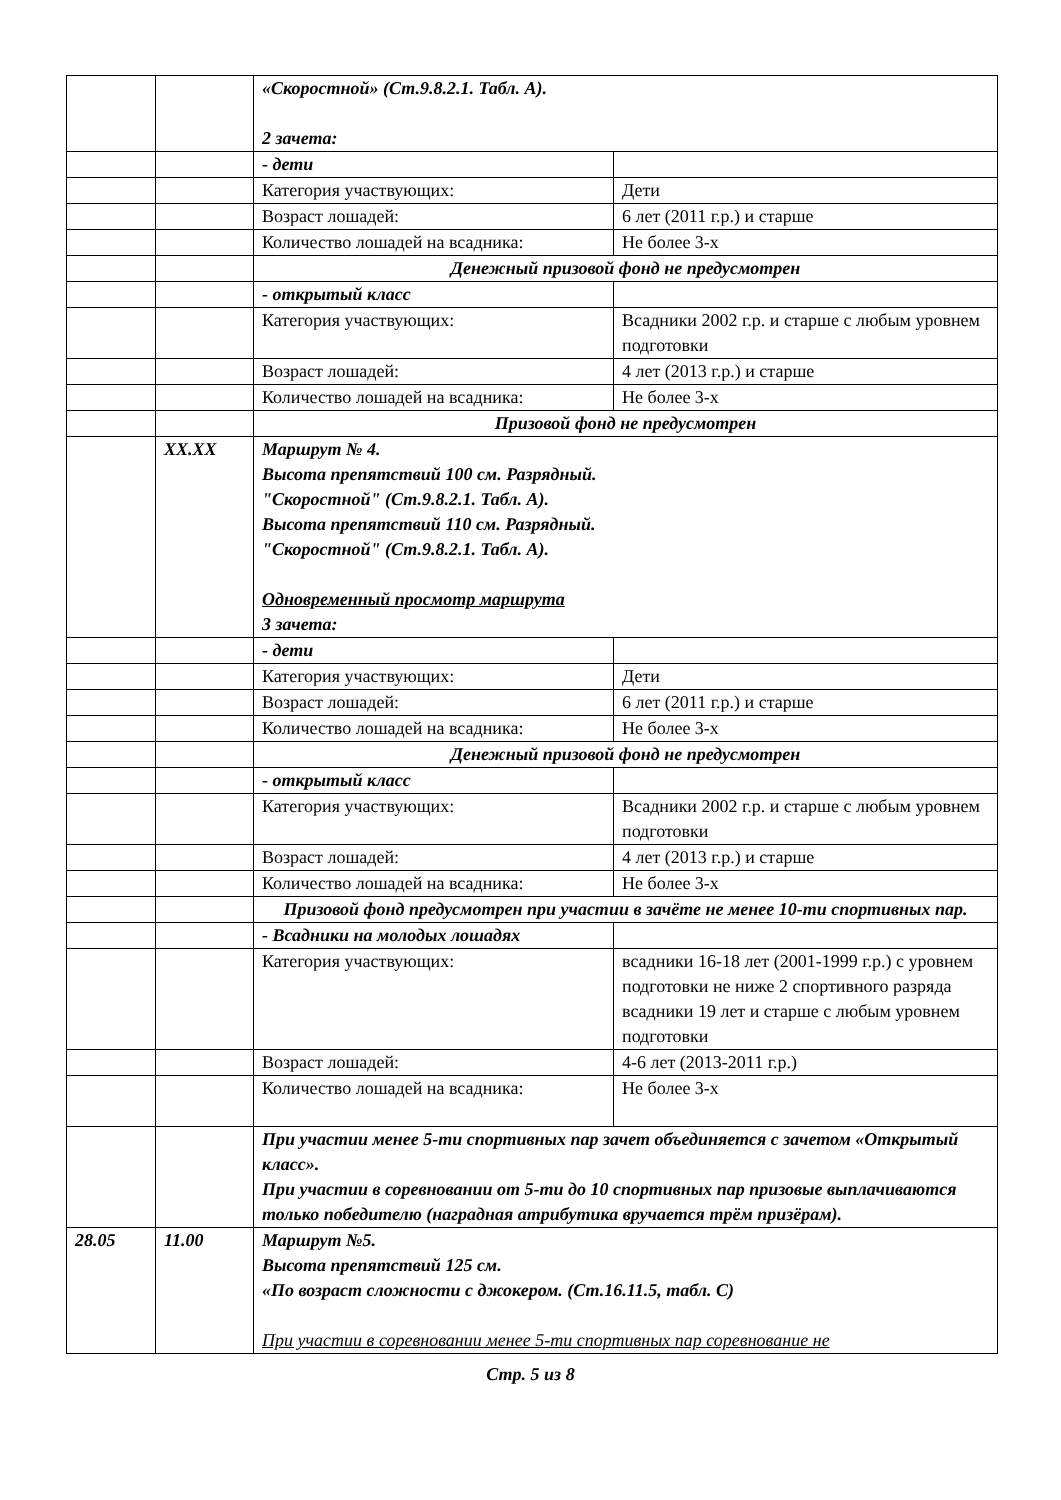| | | «Скоростной» (Ст.9.8.2.1. Табл. А). 2 зачета: | |
| | | - дети | |
| | | Категория участвующих: | Дети |
| | | Возраст лошадей: | 6 лет (2011 г.р.) и старше |
| | | Количество лошадей на всадника: | Не более 3-х |
| | | Денежный призовой фонд не предусмотрен | |
| | | - открытый класс | |
| | | Категория участвующих: | Всадники 2002 г.р. и старше с любым уровнем подготовки |
| | | Возраст лошадей: | 4 лет (2013 г.р.) и старше |
| | | Количество лошадей на всадника: | Не более 3-х |
| | | Призовой фонд не предусмотрен | |
| | XX.XX | Маршрут № 4. Высота препятствий 100 см. Разрядный. "Скоростной" (Ст.9.8.2.1. Табл. А). Высота препятствий 110 см. Разрядный. "Скоростной" (Ст.9.8.2.1. Табл. А). Одновременный просмотр маршрута 3 зачета: | |
| | | - дети | |
| | | Категория участвующих: | Дети |
| | | Возраст лошадей: | 6 лет (2011 г.р.) и старше |
| | | Количество лошадей на всадника: | Не более 3-х |
| | | Денежный призовой фонд не предусмотрен | |
| | | - открытый класс | |
| | | Категория участвующих: | Всадники 2002 г.р. и старше с любым уровнем подготовки |
| | | Возраст лошадей: | 4 лет (2013 г.р.) и старше |
| | | Количество лошадей на всадника: | Не более 3-х |
| | | Призовой фонд предусмотрен при участии в зачёте не менее 10-ти спортивных пар. | |
| | | - Всадники на молодых лошадях | |
| | | Категория участвующих: | всадники 16-18 лет (2001-1999 г.р.) с уровнем подготовки не ниже 2 спортивного разряда всадники 19 лет и старше с любым уровнем подготовки |
| | | Возраст лошадей: | 4-6 лет (2013-2011 г.р.) |
| | | Количество лошадей на всадника: | Не более 3-х |
| | | При участии менее 5-ти спортивных пар зачет объединяется с зачетом «Открытый класс». При участии в соревновании от 5-ти до 10 спортивных пар призовые выплачиваются только победителю (наградная атрибутика вручается трём призёрам). | |
| 28.05 | 11.00 | Маршрут №5. Высота препятствий 125 см. «По возраст сложности с джокером. (Ст.16.11.5, табл. С) При участии в соревновании менее 5-ти спортивных пар соревнование не | |
Стр. 5 из 8